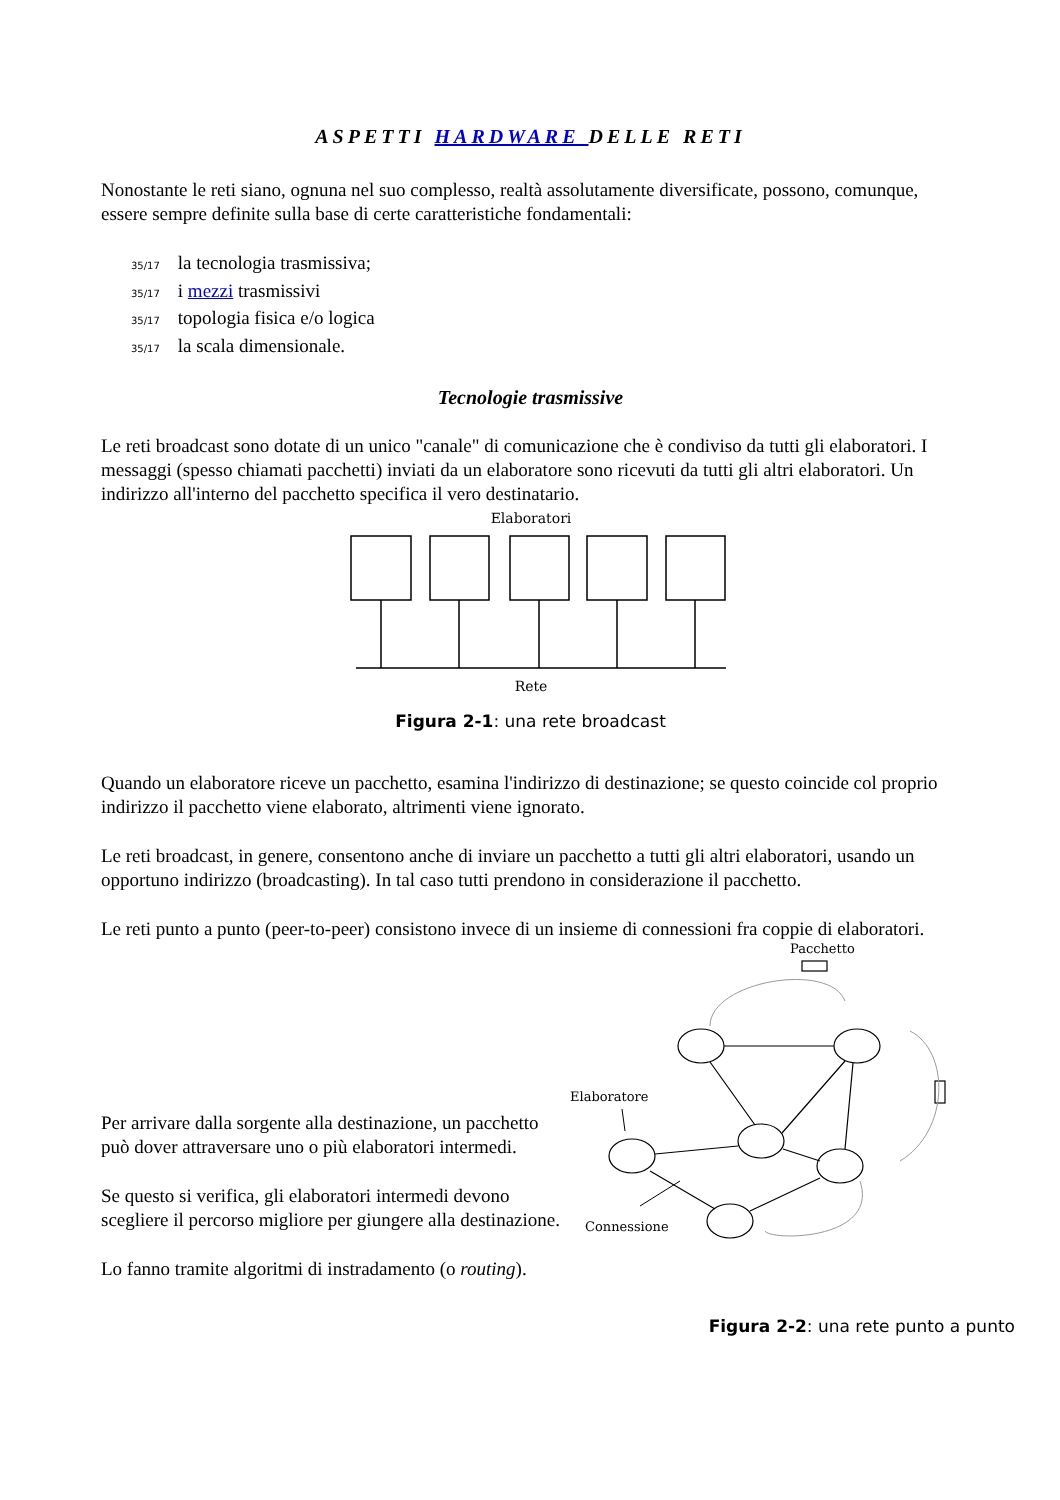ASPETTI HARDWARE DELLE RETI
Nonostante le reti siano, ognuna nel suo complesso, realtà assolutamente diversificate, possono, comunque, essere sempre definite sulla base di certe caratteristiche fondamentali:
35/17 la tecnologia trasmissiva;
35/17 i mezzi trasmissivi
35/17 topologia fisica e/o logica
35/17 la scala dimensionale.
Tecnologie trasmissive
Le reti broadcast sono dotate di un unico "canale" di comunicazione che è condiviso da tutti gli elaboratori. I messaggi (spesso chiamati pacchetti) inviati da un elaboratore sono ricevuti da tutti gli altri elaboratori. Un indirizzo all'interno del pacchetto specifica il vero destinatario.
Elaboratori
Rete
Figura 2-1: una rete broadcast
Quando un elaboratore riceve un pacchetto, esamina l'indirizzo di destinazione; se questo coincide col proprio indirizzo il pacchetto viene elaborato, altrimenti viene ignorato.
Le reti broadcast, in genere, consentono anche di inviare un pacchetto a tutti gli altri elaboratori, usando un opportuno indirizzo (broadcasting). In tal caso tutti prendono in considerazione il pacchetto.
Le reti punto a punto (peer-to-peer) consistono invece di un insieme di connessioni fra coppie di elaboratori.
Per arrivare dalla sorgente alla destinazione, un pacchetto può dover attraversare uno o più elaboratori intermedi.
Se questo si verifica, gli elaboratori intermedi devono scegliere il percorso migliore per giungere alla destinazione.
Lo fanno tramite algoritmi di instradamento (o routing).
Pacchetto
Elaboratore
Connessione
Figura 2-2: una rete punto a punto